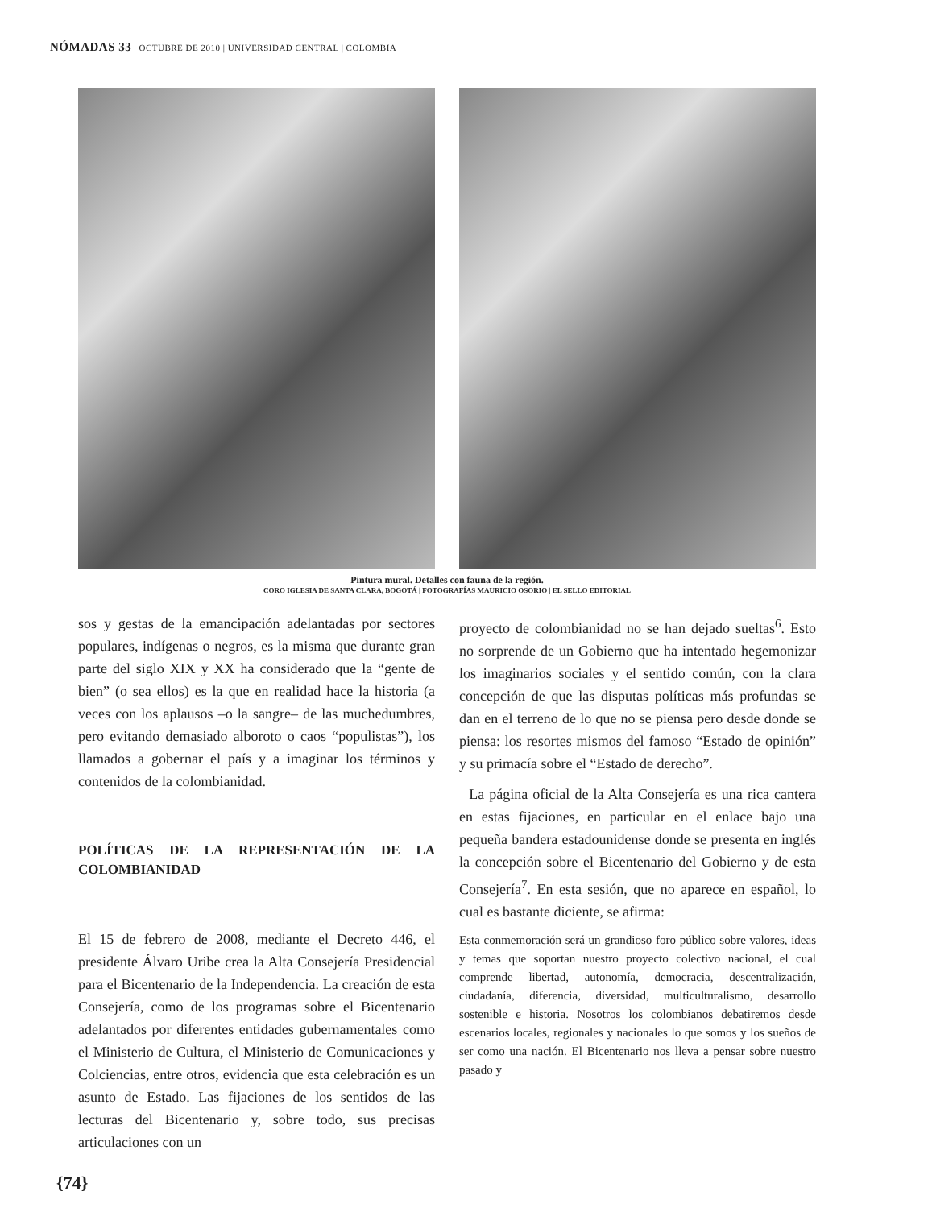NÓMADAS 33 | OCTUBRE DE 2010 | UNIVERSIDAD CENTRAL | COLOMBIA
Pintura mural. Detalles con fauna de la región.
CORO IGLESIA DE SANTA CLARA, BOGOTÁ | FOTOGRAFÍAS MAURICIO OSORIO | EL SELLO EDITORIAL
sos y gestas de la emancipación adelantadas por sectores populares, indígenas o negros, es la misma que durante gran parte del siglo XIX y XX ha considerado que la “gente de bien” (o sea ellos) es la que en realidad hace la historia (a veces con los aplausos –o la sangre– de las muchedumbres, pero evitando demasiado alboroto o caos “populistas”), los llamados a gobernar el país y a imaginar los términos y contenidos de la colombianidad.
POLÍTICAS DE LA REPRESENTACIÓN DE LA COLOMBIANIDAD
El 15 de febrero de 2008, mediante el Decreto 446, el presidente Álvaro Uribe crea la Alta Consejería Presidencial para el Bicentenario de la Independencia. La creación de esta Consejería, como de los programas sobre el Bicentenario adelantados por diferentes entidades gubernamentales como el Ministerio de Cultura, el Ministerio de Comunicaciones y Colciencias, entre otros, evidencia que esta celebración es un asunto de Estado. Las fijaciones de los sentidos de las lecturas del Bicentenario y, sobre todo, sus precisas articulaciones con un
proyecto de colombianidad no se han dejado sueltas<sup>6</sup>. Esto no sorprende de un Gobierno que ha intentado hegemonizar los imaginarios sociales y el sentido común, con la clara concepción de que las disputas políticas más profundas se dan en el terreno de lo que no se piensa pero desde donde se piensa: los resortes mismos del famoso “Estado de opinión” y su primacía sobre el “Estado de derecho”.
La página oficial de la Alta Consejería es una rica cantera en estas fijaciones, en particular en el enlace bajo una pequeña bandera estadounidense donde se presenta en inglés la concepción sobre el Bicentenario del Gobierno y de esta Consejería<sup>7</sup>. En esta sesión, que no aparece en español, lo cual es bastante diciente, se afirma:
Esta conmemoración será un grandioso foro público sobre valores, ideas y temas que soportan nuestro proyecto colectivo nacional, el cual comprende libertad, autonomía, democracia, descentralización, ciudadanía, diferencia, diversidad, multiculturalismo, desarrollo sostenible e historia. Nosotros los colombianos debatiremos desde escenarios locales, regionales y nacionales lo que somos y los sueños de ser como una nación. El Bicentenario nos lleva a pensar sobre nuestro pasado y
{74}